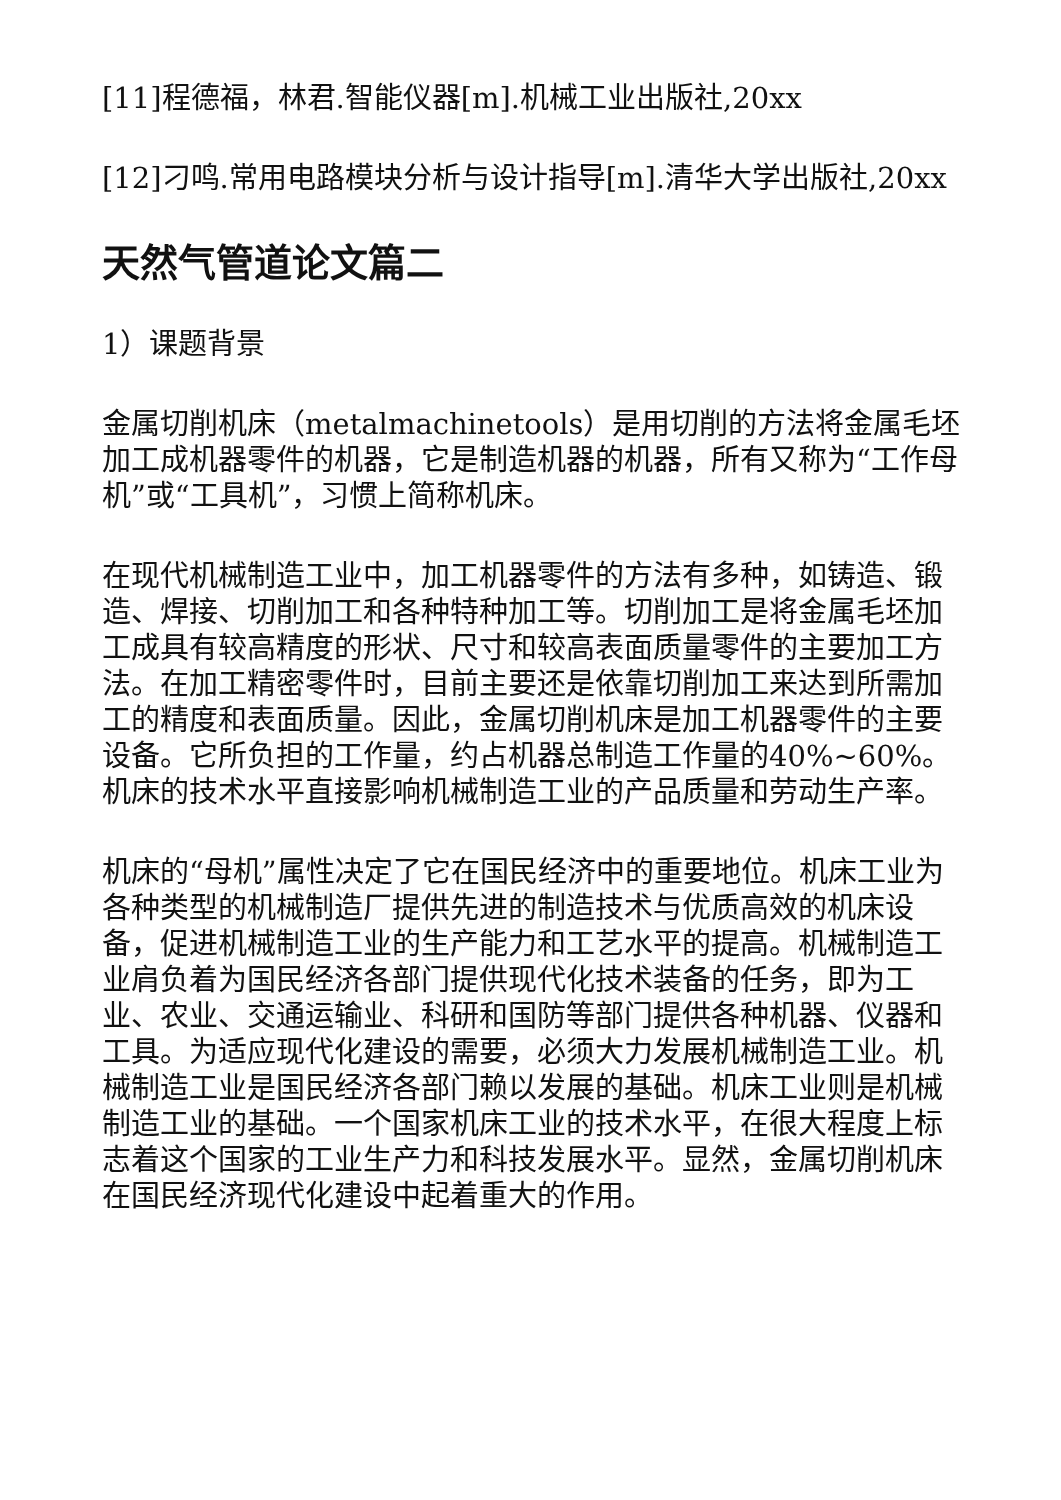[11]程德福，林君.智能仪器[m].机械工业出版社,20xx
[12]刁鸣.常用电路模块分析与设计指导[m].清华大学出版社,20xx
天然气管道论文篇二
1）课题背景
金属切削机床（metalmachinetools）是用切削的方法将金属毛坯加工成机器零件的机器，它是制造机器的机器，所有又称为“工作母机”或“工具机”，习惯上简称机床。
在现代机械制造工业中，加工机器零件的方法有多种，如铸造、锻造、焊接、切削加工和各种特种加工等。切削加工是将金属毛坯加工成具有较高精度的形状、尺寸和较高表面质量零件的主要加工方法。在加工精密零件时，目前主要还是依靠切削加工来达到所需加工的精度和表面质量。因此，金属切削机床是加工机器零件的主要设备。它所负担的工作量，约占机器总制造工作量的40%~60%。机床的技术水平直接影响机械制造工业的产品质量和劳动生产率。
机床的“母机”属性决定了它在国民经济中的重要地位。机床工业为各种类型的机械制造厂提供先进的制造技术与优质高效的机床设备，促进机械制造工业的生产能力和工艺水平的提高。机械制造工业肩负着为国民经济各部门提供现代化技术装备的任务，即为工业、农业、交通运输业、科研和国防等部门提供各种机器、仪器和工具。为适应现代化建设的需要，必须大力发展机械制造工业。机械制造工业是国民经济各部门赖以发展的基础。机床工业则是机械制造工业的基础。一个国家机床工业的技术水平，在很大程度上标志着这个国家的工业生产力和科技发展水平。显然，金属切削机床在国民经济现代化建设中起着重大的作用。